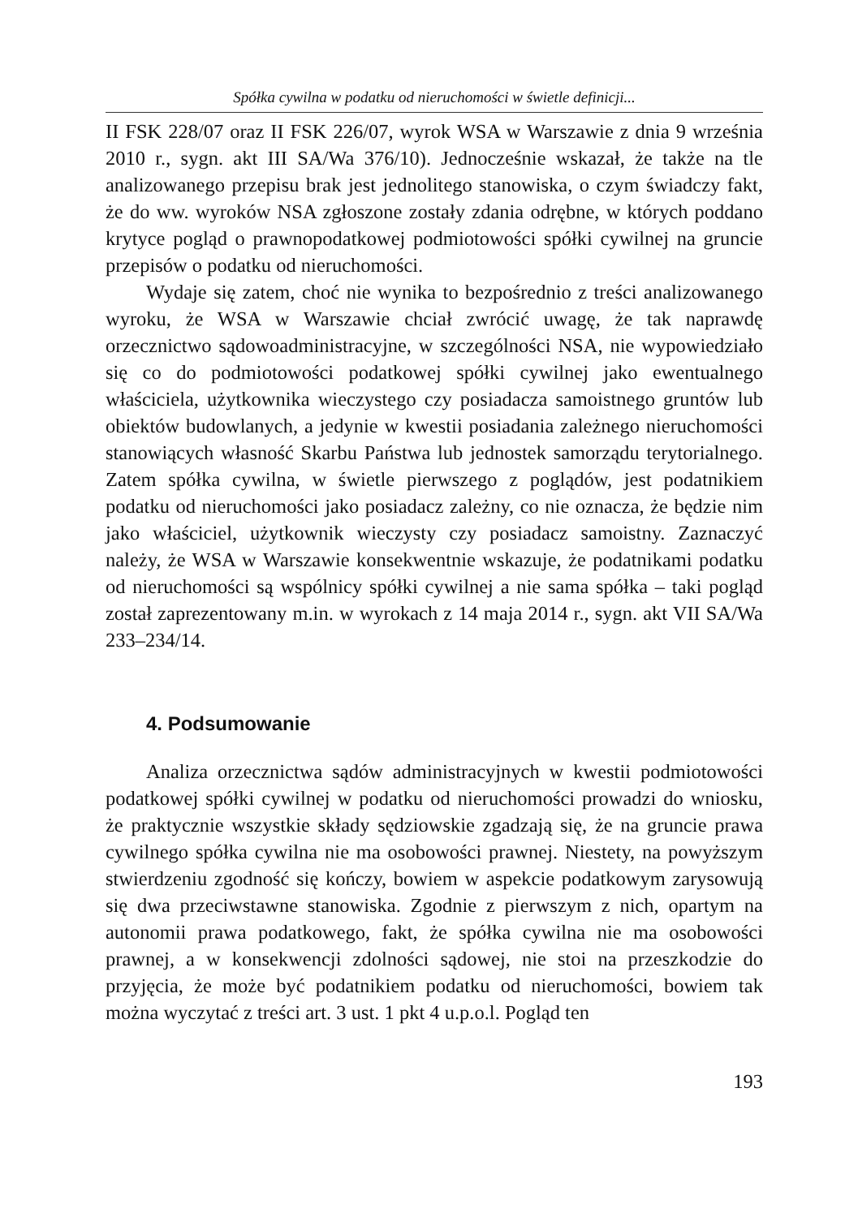Spółka cywilna w podatku od nieruchomości w świetle definicji...
II FSK 228/07 oraz II FSK 226/07, wyrok WSA w Warszawie z dnia 9 września 2010 r., sygn. akt III SA/Wa 376/10). Jednocześnie wskazał, że także na tle analizowanego przepisu brak jest jednolitego stanowiska, o czym świadczy fakt, że do ww. wyroków NSA zgłoszone zostały zdania odrębne, w których poddano krytyce pogląd o prawnopodatkowej podmiotowości spółki cywilnej na gruncie przepisów o podatku od nieruchomości.
Wydaje się zatem, choć nie wynika to bezpośrednio z treści analizowanego wyroku, że WSA w Warszawie chciał zwrócić uwagę, że tak naprawdę orzecznictwo sądowoadministracyjne, w szczególności NSA, nie wypowiedziało się co do podmiotowości podatkowej spółki cywilnej jako ewentualnego właściciela, użytkownika wieczystego czy posiadacza samoistnego gruntów lub obiektów budowlanych, a jedynie w kwestii posiadania zależnego nieruchomości stanowiących własność Skarbu Państwa lub jednostek samorządu terytorialnego. Zatem spółka cywilna, w świetle pierwszego z poglądów, jest podatnikiem podatku od nieruchomości jako posiadacz zależny, co nie oznacza, że będzie nim jako właściciel, użytkownik wieczysty czy posiadacz samoistny. Zaznaczyć należy, że WSA w Warszawie konsekwentnie wskazuje, że podatnikami podatku od nieruchomości są wspólnicy spółki cywilnej a nie sama spółka – taki pogląd został zaprezentowany m.in. w wyrokach z 14 maja 2014 r., sygn. akt VII SA/Wa 233–234/14.
4. Podsumowanie
Analiza orzecznictwa sądów administracyjnych w kwestii podmiotowości podatkowej spółki cywilnej w podatku od nieruchomości prowadzi do wniosku, że praktycznie wszystkie składy sędziowskie zgadzają się, że na gruncie prawa cywilnego spółka cywilna nie ma osobowości prawnej. Niestety, na powyższym stwierdzeniu zgodność się kończy, bowiem w aspekcie podatkowym zarysowują się dwa przeciwstawne stanowiska. Zgodnie z pierwszym z nich, opartym na autonomii prawa podatkowego, fakt, że spółka cywilna nie ma osobowości prawnej, a w konsekwencji zdolności sądowej, nie stoi na przeszkodzie do przyjęcia, że może być podatnikiem podatku od nieruchomości, bowiem tak można wyczytać z treści art. 3 ust. 1 pkt 4 u.p.o.l. Pogląd ten
193